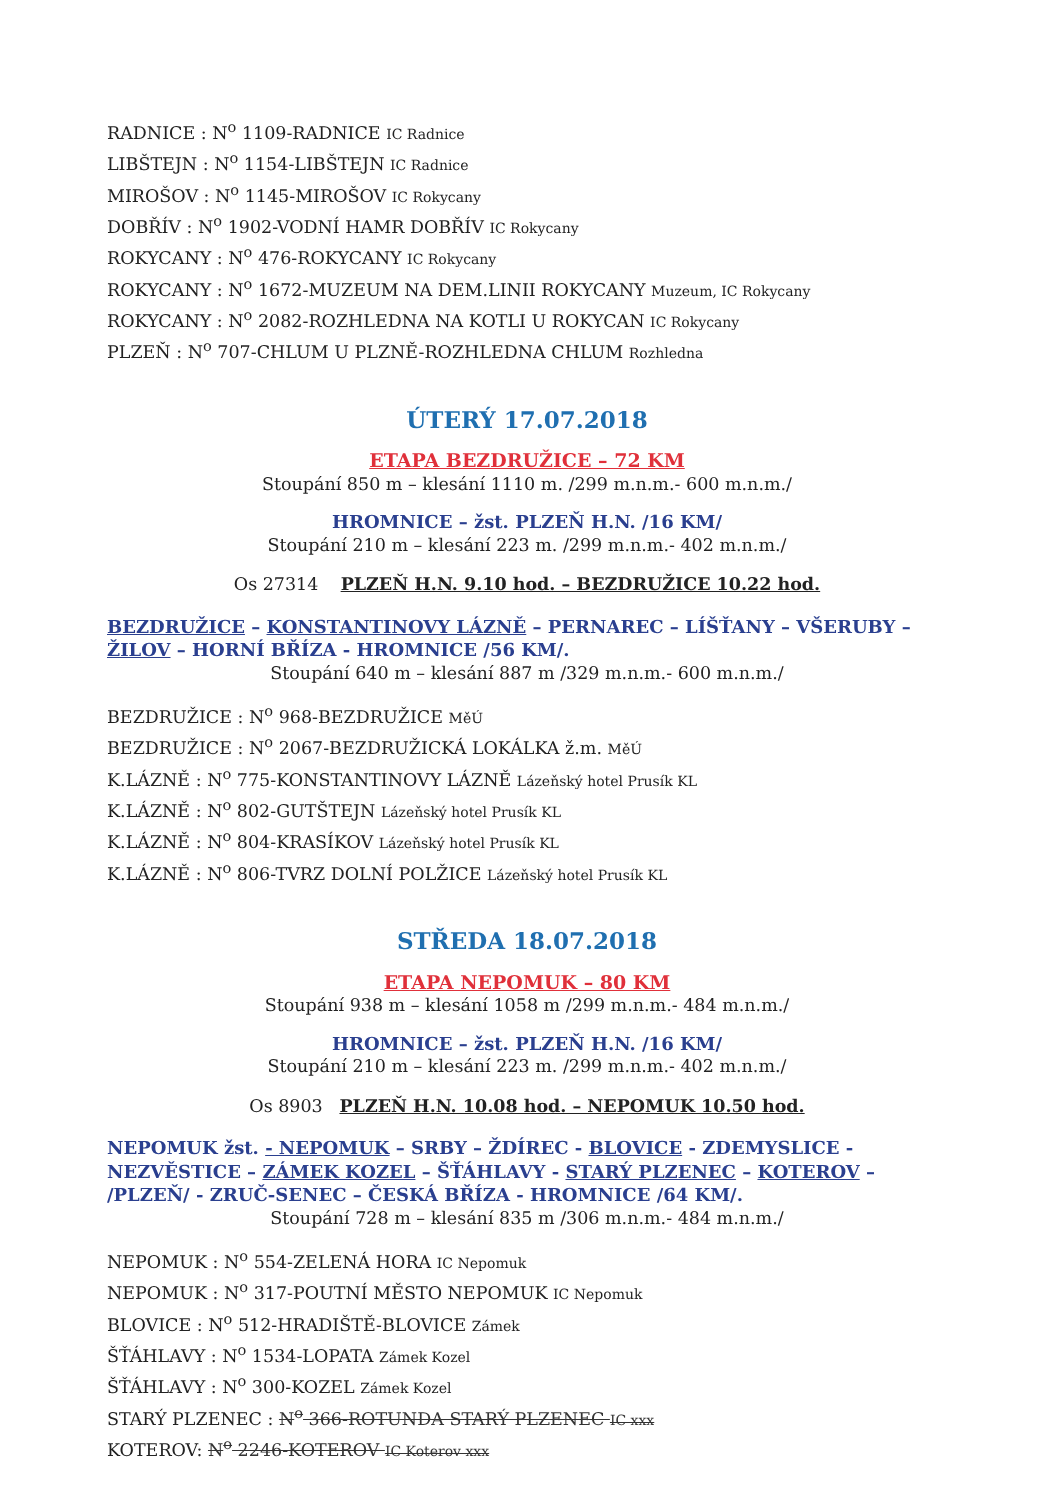RADNICE : N<sup>o</sup> 1109-RADNICE IC Radnice
LIBŠTEJN : N<sup>o</sup> 1154-LIBŠTEJN IC Radnice
MIROŠOV : N<sup>o</sup> 1145-MIROŠOV IC Rokycany
DOBŘÍV : N<sup>o</sup> 1902-VODNÍ HAMR DOBŘÍV IC Rokycany
ROKYCANY : N<sup>o</sup> 476-ROKYCANY IC Rokycany
ROKYCANY : N<sup>o</sup> 1672-MUZEUM NA DEM.LINII ROKYCANY Muzeum, IC Rokycany
ROKYCANY : N<sup>o</sup> 2082-ROZHLEDNA NA KOTLI U ROKYCAN IC Rokycany
PLZEŇ : N<sup>o</sup> 707-CHLUM U PLZNĚ-ROZHLEDNA CHLUM Rozhledna
ÚTERÝ 17.07.2018
ETAPA BEZDRUŽICE – 72 KM
Stoupání 850 m – klesání 1110 m. /299 m.n.m.- 600 m.n.m./
HROMNICE – žst. PLZEŇ H.N. /16 KM/
Stoupání 210 m – klesání 223 m. /299 m.n.m.- 402 m.n.m./
Os 27314 PLZEŇ H.N. 9.10 hod. – BEZDRUŽICE 10.22 hod.
BEZDRUŽICE – KONSTANTINOVY LÁZNĚ – PERNAREC – LÍŠŤANY – VŠERUBY – ŽILOV – HORNÍ BŘÍZA - HROMNICE /56 KM/.
Stoupání 640 m – klesání 887 m /329 m.n.m.- 600 m.n.m./
BEZDRUŽICE : N<sup>o</sup> 968-BEZDRUŽICE MěÚ
BEZDRUŽICE : N<sup>o</sup> 2067-BEZDRUŽICKÁ LOKÁLKA ž.m. MěÚ
K.LÁZNĚ : N<sup>o</sup> 775-KONSTANTINOVY LÁZNĚ Lázeňský hotel Prusík KL
K.LÁZNĚ : N<sup>o</sup> 802-GUTŠTEJN Lázeňský hotel Prusík KL
K.LÁZNĚ : N<sup>o</sup> 804-KRASÍKOV Lázeňský hotel Prusík KL
K.LÁZNĚ : N<sup>o</sup> 806-TVRZ DOLNÍ POLŽICE Lázeňský hotel Prusík KL
STŘEDA 18.07.2018
ETAPA NEPOMUK – 80 KM
Stoupání 938 m – klesání 1058 m /299 m.n.m.- 484 m.n.m./
HROMNICE – žst. PLZEŇ H.N. /16 KM/
Stoupání 210 m – klesání 223 m. /299 m.n.m.- 402 m.n.m./
Os 8903 PLZEŇ H.N. 10.08 hod. – NEPOMUK 10.50 hod.
NEPOMUK žst. - NEPOMUK – SRBY – ŽDÍREC - BLOVICE - ZDEMYSLICE - NEZVĚSTICE – ZÁMEK KOZEL – ŠŤÁHLAVY - STARÝ PLZENEC – KOTEROV – /PLZEŇ/ - ZRUČ-SENEC – ČESKÁ BŘÍZA - HROMNICE /64 KM/.
Stoupání 728 m – klesání 835 m /306 m.n.m.- 484 m.n.m./
NEPOMUK : N<sup>o</sup> 554-ZELENÁ HORA IC Nepomuk
NEPOMUK : N<sup>o</sup> 317-POUTNÍ MĚSTO NEPOMUK IC Nepomuk
BLOVICE : N<sup>o</sup> 512-HRADIŠTĚ-BLOVICE Zámek
ŠŤÁHLAVY : N<sup>o</sup> 1534-LOPATA Zámek Kozel
ŠŤÁHLAVY : N<sup>o</sup> 300-KOZEL Zámek Kozel
STARÝ PLZENEC : N<sup>o</sup> 366-ROTUNDA STARÝ PLZENEC IC xxx
KOTEROV: N<sup>o</sup> 2246-KOTEROV IC Koterov xxx